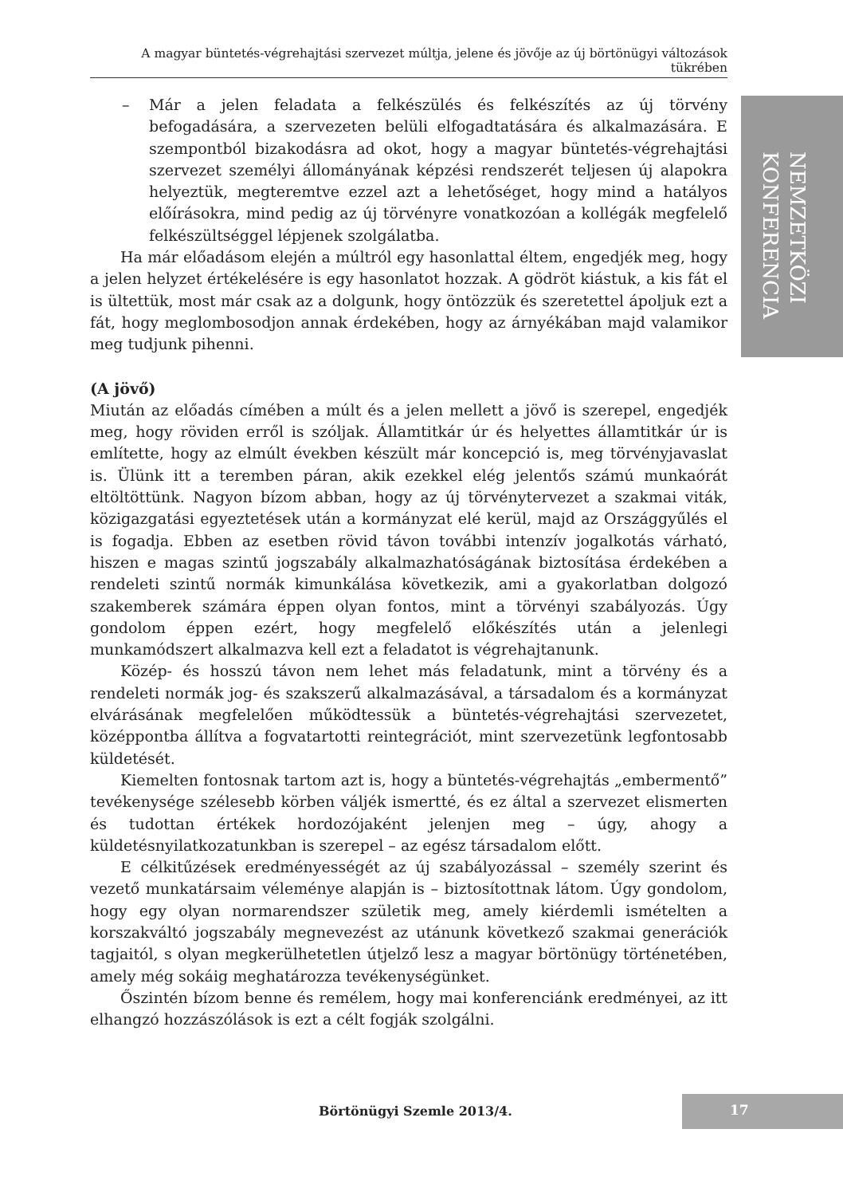A magyar büntetés-végrehajtási szervezet múltja, jelene és jövője az új börtönügyi változások tükrében
NEMZETKÖZI
KONFERENCIA
– Már a jelen feladata a felkészülés és felkészítés az új törvény befogadására, a szervezeten belüli elfogadtatására és alkalmazására. E szempontból bizakodásra ad okot, hogy a magyar büntetés-végrehajtási szervezet személyi állományának képzési rendszerét teljesen új alapokra helyeztük, megteremtve ezzel azt a lehetőséget, hogy mind a hatályos előírásokra, mind pedig az új törvényre vonatkozóan a kollégák megfelelő felkészültséggel lépjenek szolgálatba.
Ha már előadásom elején a múltról egy hasonlattal éltem, engedjék meg, hogy a jelen helyzet értékelésére is egy hasonlatot hozzak. A gödröt kiástuk, a kis fát el is ültettük, most már csak az a dolgunk, hogy öntözzük és szeretettel ápoljuk ezt a fát, hogy meglombosodjon annak érdekében, hogy az árnyékában majd valamikor meg tudjunk pihenni.
(A jövő)
Miután az előadás címében a múlt és a jelen mellett a jövő is szerepel, engedjék meg, hogy röviden erről is szóljak. Államtitkár úr és helyettes államtitkár úr is említette, hogy az elmúlt években készült már koncepció is, meg törvényjavaslat is. Ülünk itt a teremben páran, akik ezekkel elég jelentős számú munkaórát eltöltöttünk. Nagyon bízom abban, hogy az új törvénytervezet a szakmai viták, közigazgatási egyeztetések után a kormányzat elé kerül, majd az Országgyűlés el is fogadja. Ebben az esetben rövid távon további intenzív jogalkotás várható, hiszen e magas szintű jogszabály alkalmazhatóságának biztosítása érdekében a rendeleti szintű normák kimunkálása következik, ami a gyakorlatban dolgozó szakemberek számára éppen olyan fontos, mint a törvényi szabályozás. Úgy gondolom éppen ezért, hogy megfelelő előkészítés után a jelenlegi munkamódszert alkalmazva kell ezt a feladatot is végrehajtanunk.
Közép- és hosszú távon nem lehet más feladatunk, mint a törvény és a rendeleti normák jog- és szakszerű alkalmazásával, a társadalom és a kormányzat elvárásának megfelelően működtessük a büntetés-végrehajtási szervezetet, középpontba állítva a fogvatartotti reintegrációt, mint szervezetünk legfontosabb küldetését.
Kiemelten fontosnak tartom azt is, hogy a büntetés-végrehajtás „embermentő” tevékenysége szélesebb körben váljék ismertté, és ez által a szervezet elismerten és tudottan értékek hordozójaként jelenjen meg – úgy, ahogy a küldetésnyilatkozatunkban is szerepel – az egész társadalom előtt.
E célkitűzések eredményességét az új szabályozással – személy szerint és vezető munkatársaim véleménye alapján is – biztosítottnak látom. Úgy gondolom, hogy egy olyan normarendszer születik meg, amely kiérdemli ismételten a korszakváltó jogszabály megnevezést az utánunk következő szakmai generációk tagjaitól, s olyan megkerülhetetlen útjelző lesz a magyar börtönügy történetében, amely még sokáig meghatározza tevékenységünket.
Őszintén bízom benne és remélem, hogy mai konferenciánk eredményei, az itt elhangzó hozzászólások is ezt a célt fogják szolgálni.
Börtönügyi Szemle 2013/4.
17